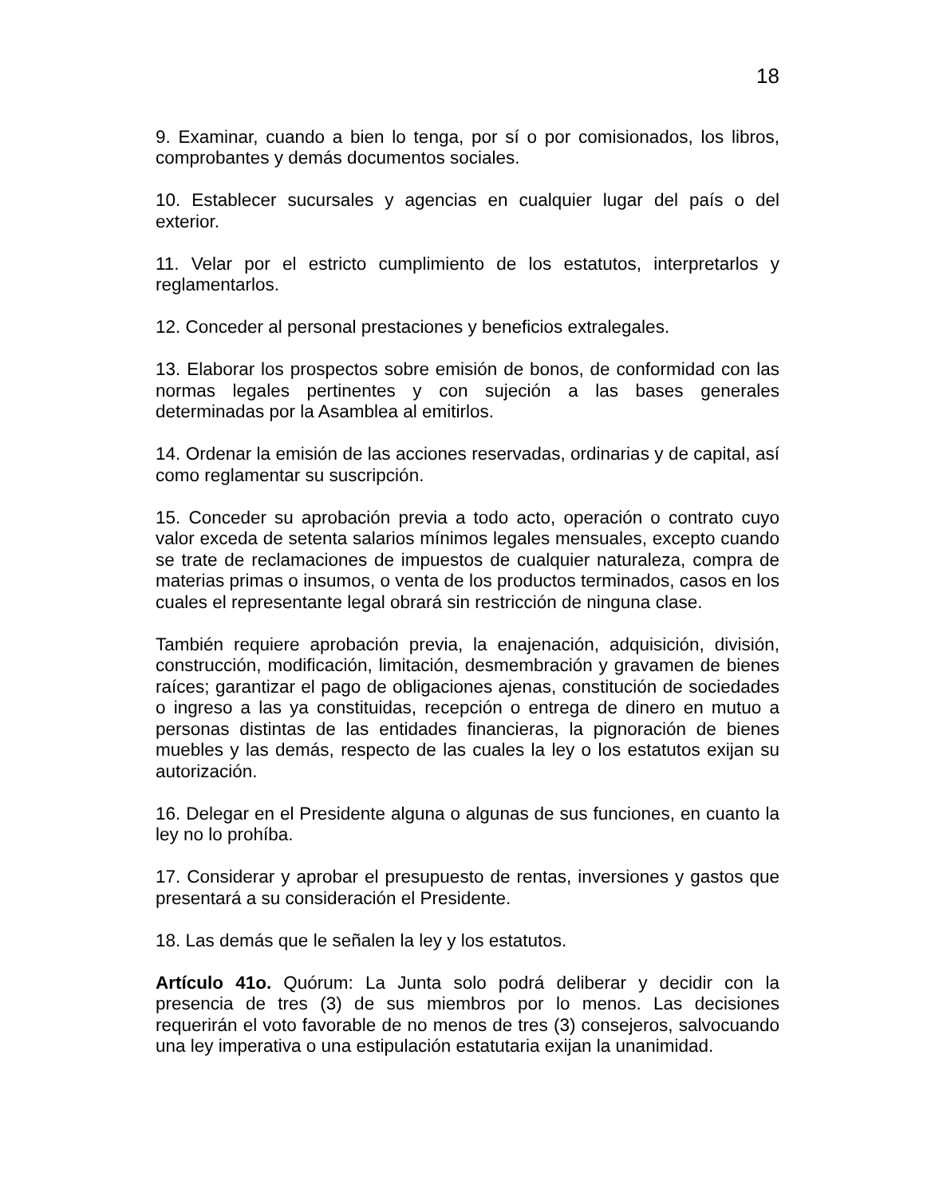18
9. Examinar, cuando a bien lo tenga, por sí o por comisionados, los libros, comprobantes y demás documentos sociales.
10. Establecer sucursales y agencias en cualquier lugar del país o del exterior.
11. Velar por el estricto cumplimiento de los estatutos, interpretarlos y reglamentarlos.
12. Conceder al personal prestaciones y beneficios extralegales.
13. Elaborar los prospectos sobre emisión de bonos, de conformidad con las normas legales pertinentes y con sujeción a las bases generales determinadas por la Asamblea al emitirlos.
14. Ordenar la emisión de las acciones reservadas, ordinarias y de capital, así como reglamentar su suscripción.
15. Conceder su aprobación previa a todo acto, operación o contrato cuyo valor exceda de setenta salarios mínimos legales mensuales, excepto cuando se trate de reclamaciones de impuestos de cualquier naturaleza, compra de materias primas o insumos, o venta de los productos terminados, casos en los cuales el representante legal obrará sin restricción de ninguna clase.
También requiere aprobación previa, la enajenación, adquisición, división, construcción, modificación, limitación, desmembración y gravamen de bienes raíces; garantizar el pago de obligaciones ajenas, constitución de sociedades o ingreso a las ya constituidas, recepción o entrega de dinero en mutuo a personas distintas de las entidades financieras, la pignoración de bienes muebles y las demás, respecto de las cuales la ley o los estatutos exijan su autorización.
16. Delegar en el Presidente alguna o algunas de sus funciones, en cuanto la ley no lo prohíba.
17. Considerar y aprobar el presupuesto de rentas, inversiones y gastos que presentará a su consideración el Presidente.
18. Las demás que le señalen la ley y los estatutos.
Artículo 41o. Quórum: La Junta solo podrá deliberar y decidir con la presencia de tres (3) de sus miembros por lo menos. Las decisiones requerirán el voto favorable de no menos de tres (3) consejeros, salvocuando una ley imperativa o una estipulación estatutaria exijan la unanimidad.